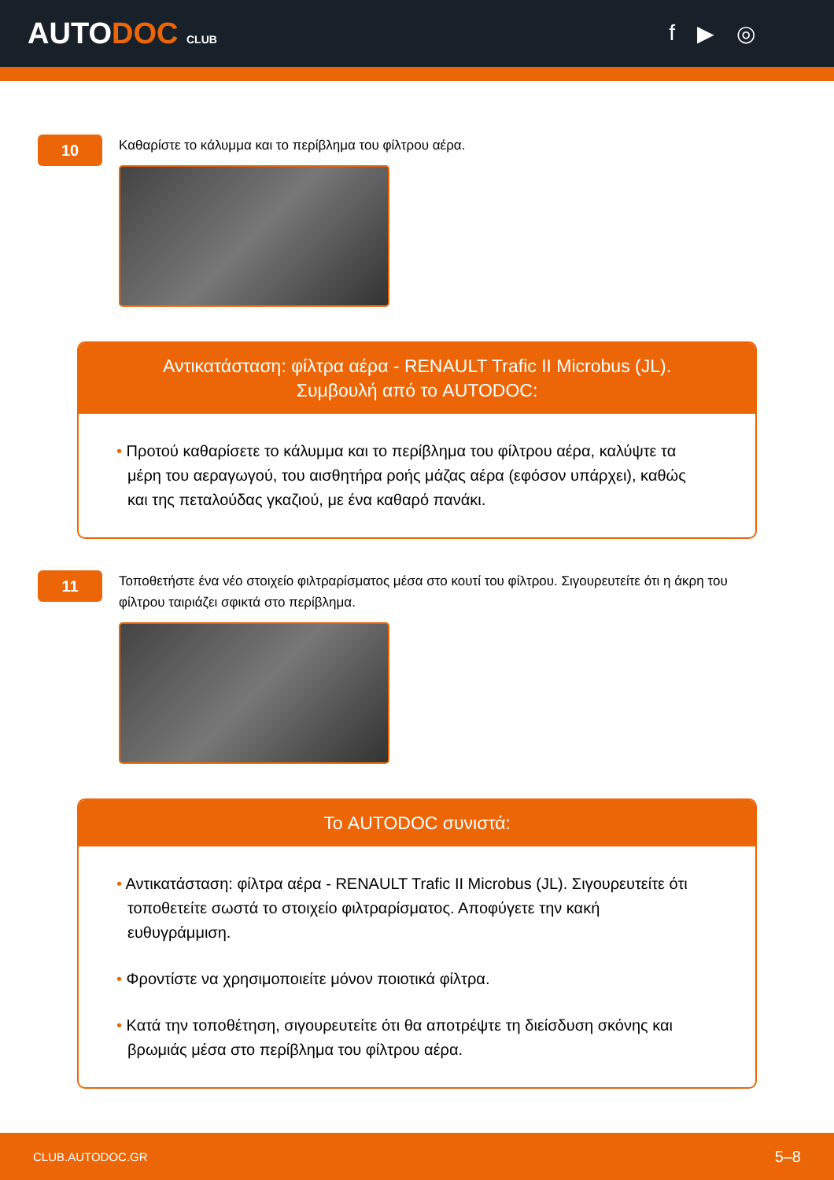AUTODOC CLUB
f ▶ ◎
10
Καθαρίστε το κάλυμμα και το περίβλημα του φίλτρου αέρα.
Αντικατάσταση: φίλτρα αέρα - RENAULT Trafic II Microbus (JL).
Συμβουλή από το AUTODOC:
• Προτού καθαρίσετε το κάλυμμα και το περίβλημα του φίλτρου αέρα, καλύψτε τα μέρη του αεραγωγού, του αισθητήρα ροής μάζας αέρα (εφόσον υπάρχει), καθώς και της πεταλούδας γκαζιού, με ένα καθαρό πανάκι.
11
Τοποθετήστε ένα νέο στοιχείο φιλτραρίσματος μέσα στο κουτί του φίλτρου. Σιγουρευτείτε ότι η άκρη του φίλτρου ταιριάζει σφικτά στο περίβλημα.
Το AUTODOC συνιστά:
• Αντικατάσταση: φίλτρα αέρα - RENAULT Trafic II Microbus (JL). Σιγουρευτείτε ότι τοποθετείτε σωστά το στοιχείο φιλτραρίσματος. Αποφύγετε την κακή ευθυγράμμιση.
• Φροντίστε να χρησιμοποιείτε μόνον ποιοτικά φίλτρα.
• Κατά την τοποθέτηση, σιγουρευτείτε ότι θα αποτρέψτε τη διείσδυση σκόνης και βρωμιάς μέσα στο περίβλημα του φίλτρου αέρα.
CLUB.AUTODOC.GR 5–8